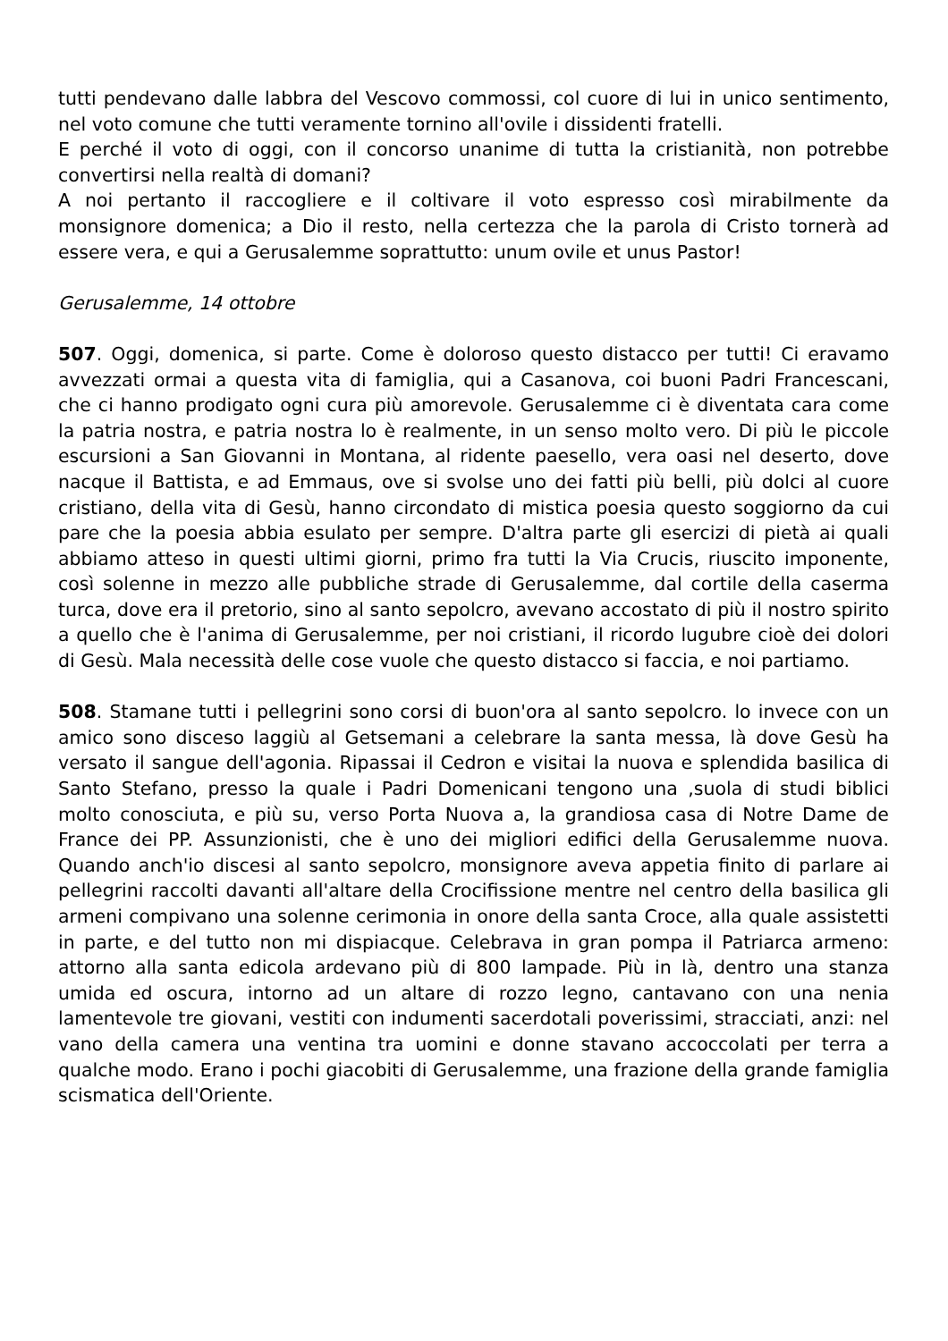tutti pendevano dalle labbra del Vescovo commossi, col cuore di lui in unico sentimento, nel voto comune che tutti veramente tornino all'ovile i dissidenti fratelli.
E perché il voto di oggi, con il concorso unanime di tutta la cristianità, non potrebbe convertirsi nella realtà di domani?
A noi pertanto il raccogliere e il coltivare il voto espresso così mirabilmente da monsignore domenica; a Dio il resto, nella certezza che la parola di Cristo tornerà ad essere vera, e qui a Gerusalemme soprattutto: unum ovile et unus Pastor!
Gerusalemme, 14 ottobre
507. Oggi, domenica, si parte. Come è doloroso questo distacco per tutti! Ci eravamo avvezzati ormai a questa vita di famiglia, qui a Casanova, coi buoni Padri Francescani, che ci hanno prodigato ogni cura più amorevole. Gerusalemme ci è diventata cara come la patria nostra, e patria nostra lo è realmente, in un senso molto vero. Di più le piccole escursioni a San Giovanni in Montana, al ridente paesello, vera oasi nel deserto, dove nacque il Battista, e ad Emmaus, ove si svolse uno dei fatti più belli, più dolci al cuore cristiano, della vita di Gesù, hanno circondato di mistica poesia questo soggiorno da cui pare che la poesia abbia esulato per sempre. D'altra parte gli esercizi di pietà ai quali abbiamo atteso in questi ultimi giorni, primo fra tutti la Via Crucis, riuscito imponente, così solenne in mezzo alle pubbliche strade di Gerusalemme, dal cortile della caserma turca, dove era il pretorio, sino al santo sepolcro, avevano accostato di più il nostro spirito a quello che è l'anima di Gerusalemme, per noi cristiani, il ricordo lugubre cioè dei dolori di Gesù. Mala necessità delle cose vuole che questo distacco si faccia, e noi partiamo.
508. Stamane tutti i pellegrini sono corsi di buon'ora al santo sepolcro. lo invece con un amico sono disceso laggiù al Getsemani a celebrare la santa messa, là dove Gesù ha versato il sangue dell'agonia. Ripassai il Cedron e visitai la nuova e splendida basilica di Santo Stefano, presso la quale i Padri Domenicani tengono una ,suola di studi biblici molto conosciuta, e più su, verso Porta Nuova a, la grandiosa casa di Notre Dame de France dei PP. Assunzionisti, che è uno dei migliori edifici della Gerusalemme nuova. Quando anch'io discesi al santo sepolcro, monsignore aveva appetia finito di parlare ai pellegrini raccolti davanti all'altare della Crocifissione mentre nel centro della basilica gli armeni compivano una solenne cerimonia in onore della santa Croce, alla quale assistetti in parte, e del tutto non mi dispiacque. Celebrava in gran pompa il Patriarca armeno: attorno alla santa edicola ardevano più di 800 lampade. Più in là, dentro una stanza umida ed oscura, intorno ad un altare di rozzo legno, cantavano con una nenia lamentevole tre giovani, vestiti con indumenti sacerdotali poverissimi, stracciati, anzi: nel vano della camera una ventina tra uomini e donne stavano accoccolati per terra a qualche modo. Erano i pochi giacobiti di Gerusalemme, una frazione della grande famiglia scismatica dell'Oriente.